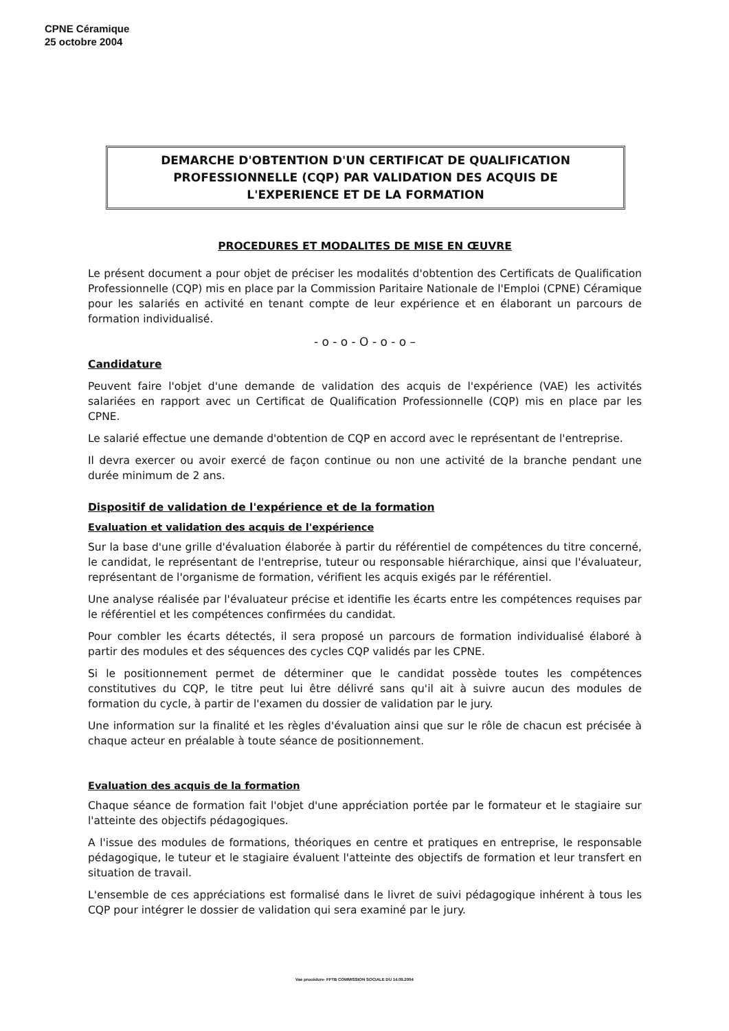CPNE Céramique
25 octobre 2004
DEMARCHE D'OBTENTION D'UN CERTIFICAT DE QUALIFICATION
PROFESSIONNELLE (CQP) PAR VALIDATION DES ACQUIS DE
L'EXPERIENCE ET DE LA FORMATION
PROCEDURES ET MODALITES DE MISE EN ŒUVRE
Le présent document a pour objet de préciser les modalités d'obtention des Certificats de Qualification Professionnelle (CQP) mis en place par la Commission Paritaire Nationale de l'Emploi (CPNE) Céramique pour les salariés en activité en tenant compte de leur expérience et en élaborant un parcours de formation individualisé.
- o - o - O - o - o –
Candidature
Peuvent faire l'objet d'une demande de validation des acquis de l'expérience (VAE) les activités salariées en rapport avec un Certificat de Qualification Professionnelle (CQP) mis en place par les CPNE.
Le salarié effectue une demande d'obtention de CQP en accord avec le représentant de l'entreprise.
Il devra exercer ou avoir exercé de façon continue ou non une activité de la branche pendant une durée minimum de 2 ans.
Dispositif de validation de l'expérience et de la formation
Evaluation et validation des acquis de l'expérience
Sur la base d'une grille d'évaluation élaborée à partir du référentiel de compétences du titre concerné, le candidat, le représentant de l'entreprise, tuteur ou responsable hiérarchique, ainsi que l'évaluateur, représentant de l'organisme de formation, vérifient les acquis exigés par le référentiel.
Une analyse réalisée par l'évaluateur précise et identifie les écarts entre les compétences requises par le référentiel et les compétences confirmées du candidat.
Pour combler les écarts détectés, il sera proposé un parcours de formation individualisé élaboré à partir des modules et des séquences des cycles CQP validés par les CPNE.
Si le positionnement permet de déterminer que le candidat possède toutes les compétences constitutives du CQP, le titre peut lui être délivré sans qu'il ait à suivre aucun des modules de formation du cycle, à partir de l'examen du dossier de validation par le jury.
Une information sur la finalité et les règles d'évaluation ainsi que sur le rôle de chacun est précisée à chaque acteur en préalable à toute séance de positionnement.
Evaluation des acquis de la formation
Chaque séance de formation fait l'objet d'une appréciation portée par le formateur et le stagiaire sur l'atteinte des objectifs pédagogiques.
A l'issue des modules de formations, théoriques en centre et pratiques en entreprise, le responsable pédagogique, le tuteur et le stagiaire évaluent l'atteinte des objectifs de formation et leur transfert en situation de travail.
L'ensemble de ces appréciations est formalisé dans le livret de suivi pédagogique inhérent à tous les CQP pour intégrer le dossier de validation qui sera examiné par le jury.
Vae procédure- FFTB COMMISSION SOCIALE DU 14.09.2004